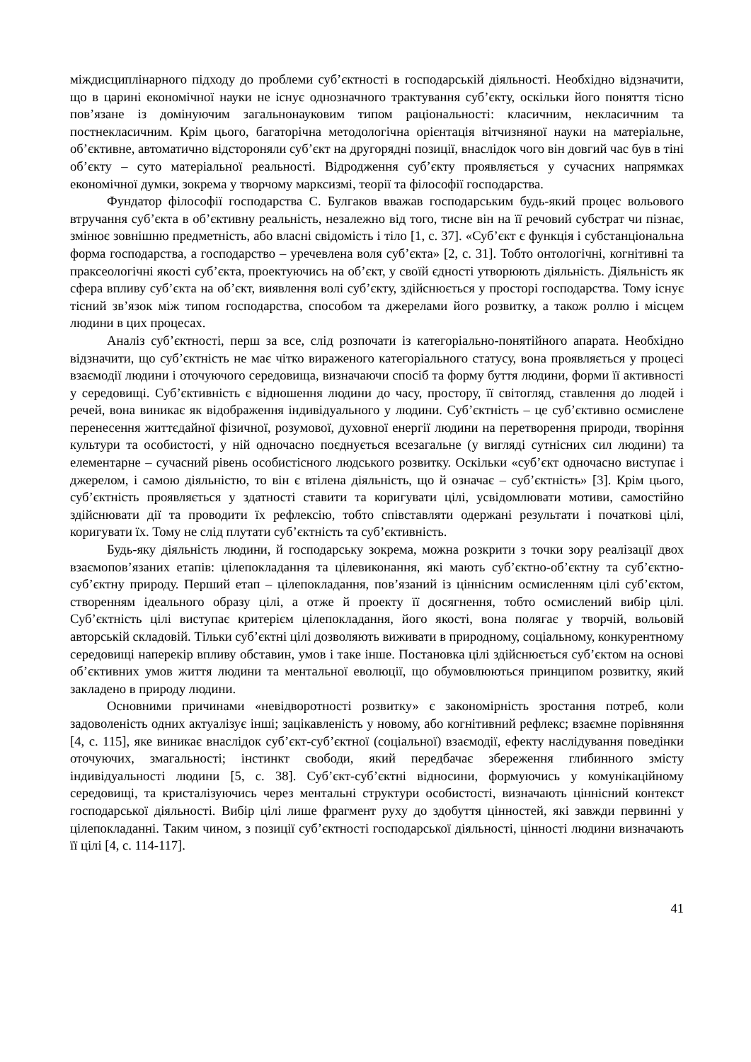міждисциплінарного підходу до проблеми суб’єктності в господарській діяльності. Необхідно відзначити, що в царині економічної науки не існує однозначного трактування суб’єкту, оскільки його поняття тісно пов’язане із домінуючим загальнонауковим типом раціональності: класичним, некласичним та постнекласичним. Крім цього, багаторічна методологічна орієнтація вітчизняної науки на матеріальне, об’єктивне, автоматично відстороняли суб’єкт на другорядні позиції, внаслідок чого він довгий час був в тіні об’єкту – суто матеріальної реальності. Відродження суб’єкту проявляється у сучасних напрямках економічної думки, зокрема у творчому марксизмі, теорії та філософії господарства.
Фундатор філософії господарства С. Булгаков вважав господарським будь-який процес вольового втручання суб’єкта в об’єктивну реальність, незалежно від того, тисне він на її речовий субстрат чи пізнає, змінює зовнішню предметність, або власні свідомість і тіло [1, с. 37]. «Суб’єкт є функція і субстанціональна форма господарства, а господарство – уречевлена воля суб’єкта» [2, с. 31]. Тобто онтологічні, когнітивні та праксеологічні якості суб’єкта, проектуючись на об’єкт, у своїй єдності утворюють діяльність. Діяльність як сфера впливу суб’єкта на об’єкт, виявлення волі суб’єкту, здійснюється у просторі господарства. Тому існує тісний зв’язок між типом господарства, способом та джерелами його розвитку, а також роллю і місцем людини в цих процесах.
Аналіз суб’єктності, перш за все, слід розпочати із категоріально-понятійного апарата. Необхідно відзначити, що суб’єктність не має чітко вираженого категоріального статусу, вона проявляється у процесі взаємодії людини і оточуючого середовища, визначаючи спосіб та форму буття людини, форми її активності у середовищі. Суб’єктивність є відношення людини до часу, простору, її світогляд, ставлення до людей і речей, вона виникає як відображення індивідуального у людини. Суб’єктність – це суб’єктивно осмислене перенесення життєдайної фізичної, розумової, духовної енергії людини на перетворення природи, творіння культури та особистості, у ній одночасно поєднується всезагальне (у вигляді сутнісних сил людини) та елементарне – сучасний рівень особистісного людського розвитку. Оскільки «суб’єкт одночасно виступає і джерелом, і самою діяльністю, то він є втілена діяльність, що й означає – суб’єктність» [3]. Крім цього, суб’єктність проявляється у здатності ставити та коригувати цілі, усвідомлювати мотиви, самостійно здійснювати дії та проводити їх рефлексію, тобто співставляти одержані результати і початкові цілі, коригувати їх. Тому не слід плутати суб’єктність та суб’єктивність.
Будь-яку діяльність людини, й господарську зокрема, можна розкрити з точки зору реалізації двох взаємопов’язаних етапів: цілепокладання та цілевиконання, які мають суб’єктно-об’єктну та суб’єктно-суб’єктну природу. Перший етап – цілепокладання, пов’язаний із ціннісним осмисленням цілі суб’єктом, створенням ідеального образу цілі, а отже й проекту її досягнення, тобто осмислений вибір цілі. Суб’єктність цілі виступає критерієм цілепокладання, його якості, вона полягає у творчій, вольовій авторській складовій. Тільки суб’єктні цілі дозволяють виживати в природному, соціальному, конкурентному середовищі наперекір впливу обставин, умов і таке інше. Постановка цілі здійснюється суб’єктом на основі об’єктивних умов життя людини та ментальної еволюції, що обумовлюються принципом розвитку, який закладено в природу людини.
Основними причинами «невідворотності розвитку» є закономірність зростання потреб, коли задоволеність одних актуалізує інші; зацікавленість у новому, або когнітивний рефлекс; взаємне порівняння [4, с. 115], яке виникає внаслідок суб’єкт-суб’єктної (соціальної) взаємодії, ефекту наслідування поведінки оточуючих, змагальності; інстинкт свободи, який передбачає збереження глибинного змісту індивідуальності людини [5, с. 38]. Суб’єкт-суб’єктні відносини, формуючись у комунікаційному середовищі, та кристалізуючись через ментальні структури особистості, визначають ціннісний контекст господарської діяльності. Вибір цілі лише фрагмент руху до здобуття цінностей, які завжди первинні у цілепокладанні. Таким чином, з позиції суб’єктності господарської діяльності, цінності людини визначають її цілі [4, с. 114-117].
41